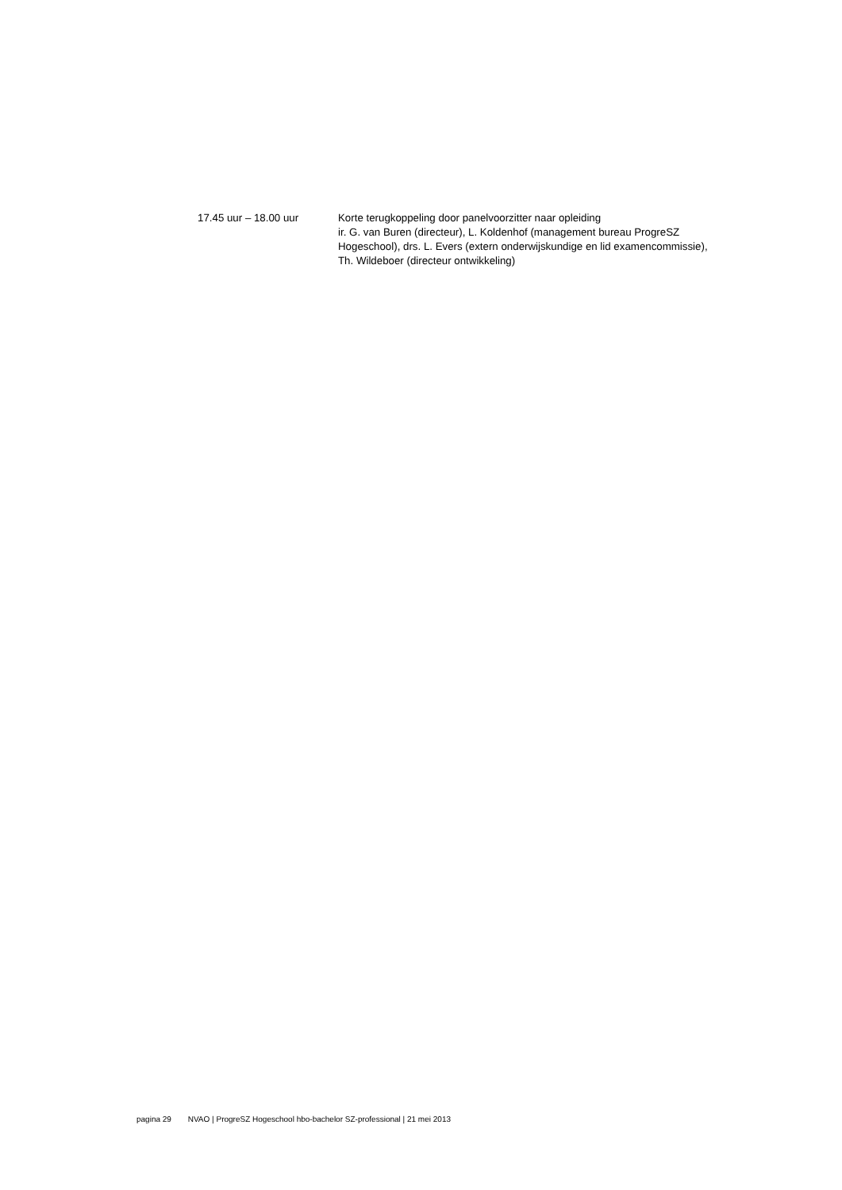17.45 uur – 18.00 uur Korte terugkoppeling door panelvoorzitter naar opleiding
ir. G. van Buren (directeur), L. Koldenhof (management bureau ProgreSZ Hogeschool), drs. L. Evers (extern onderwijskundige en lid examencommissie), Th. Wildeboer (directeur ontwikkeling)
pagina 29 NVAO | ProgreSZ Hogeschool hbo-bachelor SZ-professional | 21 mei 2013